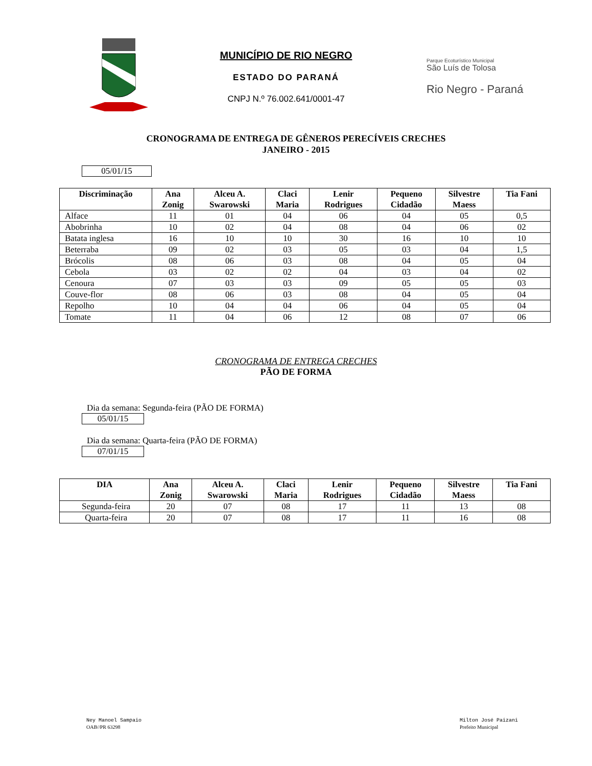MUNICÍPIO DE RIO NEGRO
ESTADO DO PARANÁ
CNPJ N.º 76.002.641/0001-47
Parque Ecoturístico Municipal
São Luís de Tolosa
Rio Negro - Paraná
CRONOGRAMA DE ENTREGA DE GÊNEROS PERECÍVEIS CRECHES
JANEIRO - 2015
05/01/15
| Discriminação | Ana Zonig | Alceu A. Swarowski | Claci Maria | Lenir Rodrigues | Pequeno Cidadão | Silvestre Maess | Tia Fani |
| --- | --- | --- | --- | --- | --- | --- | --- |
| Alface | 11 | 01 | 04 | 06 | 04 | 05 | 0,5 |
| Abobrinha | 10 | 02 | 04 | 08 | 04 | 06 | 02 |
| Batata inglesa | 16 | 10 | 10 | 30 | 16 | 10 | 10 |
| Beterraba | 09 | 02 | 03 | 05 | 03 | 04 | 1,5 |
| Brócolis | 08 | 06 | 03 | 08 | 04 | 05 | 04 |
| Cebola | 03 | 02 | 02 | 04 | 03 | 04 | 02 |
| Cenoura | 07 | 03 | 03 | 09 | 05 | 05 | 03 |
| Couve-flor | 08 | 06 | 03 | 08 | 04 | 05 | 04 |
| Repolho | 10 | 04 | 04 | 06 | 04 | 05 | 04 |
| Tomate | 11 | 04 | 06 | 12 | 08 | 07 | 06 |
CRONOGRAMA DE ENTREGA CRECHES
PÃO DE FORMA
Dia da semana: Segunda-feira (PÃO DE FORMA)
05/01/15
Dia da semana: Quarta-feira (PÃO DE FORMA)
07/01/15
| DIA | Ana Zonig | Alceu A. Swarowski | Claci Maria | Lenir Rodrigues | Pequeno Cidadão | Silvestre Maess | Tia Fani |
| --- | --- | --- | --- | --- | --- | --- | --- |
| Segunda-feira | 20 | 07 | 08 | 17 | 11 | 13 | 08 |
| Quarta-feira | 20 | 07 | 08 | 17 | 11 | 16 | 08 |
Ney Manoel Sampaio
OAB//PR 63298
Milton José Paizani
Prefeito Municipal